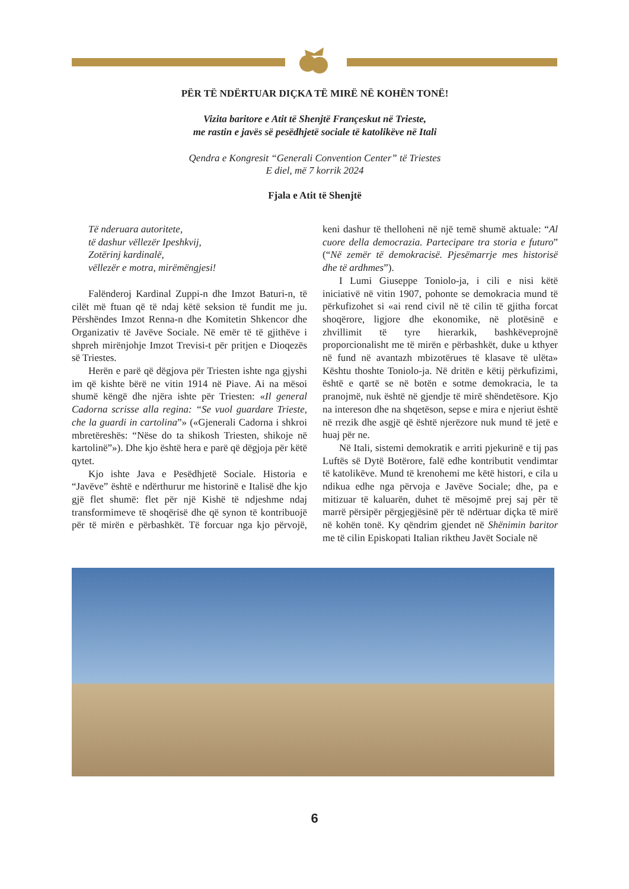PËR TË NDËRTUAR DIÇKA TË MIRË NË KOHËN TONË!
Vizita baritore e Atit të Shenjtë Françeskut në Trieste,
me rastin e javës së pesëdhjetë sociale të katolikëve në Itali
Qendra e Kongresit “Generali Convention Center” të Triestes
E diel, më 7 korrik 2024
Fjala e Atit të Shenjtë
Të nderuara autoritete,
të dashur vëllezër Ipeshkvij,
Zotërinj kardinalë,
vëllezër e motra, mirëmëngjesi!
Falënderoj Kardinal Zuppi-n dhe Imzot Baturi-n, të cilët më ftuan që të ndaj këtë seksion të fundit me ju. Përshëndes Imzot Renna-n dhe Komitetin Shkencor dhe Organizativ të Javëve Sociale. Në emër të të gjithëve i shpreh mirënjohje Imzot Trevisi-t për pritjen e Dioqezës së Triestes.
Herën e parë që dëgjova për Triesten ishte nga gjyshi im që kishte bërë ne vitin 1914 në Piave. Ai na mësoi shumë këngë dhe njëra ishte për Triesten: «Il general Cadorna scrisse alla regina: “Se vuol guardare Trieste, che la guardi in cartolina”» («Gjenerali Cadorna i shkroi mbretëreshës: “Nëse do ta shikosh Triesten, shikoje në kartolinë”»). Dhe kjo është hera e parë që dëgjoja për këtë qytet.
Kjo ishte Java e Pesëdhjetë Sociale. Historia e “Javëve” është e ndërthurur me historinë e Italisë dhe kjo gjë flet shumë: flet për një Kishë të ndjeshme ndaj transformimeve të shoqërisë dhe që synon të kontribuojë për të mirën e përbashkët. Të forcuar nga kjo përvojë, keni dashur të thelloheni në një temë shumë aktuale: “Al cuore della democrazia. Partecipare tra storia e futuro” (“Në zemër të demokracisë. Pjesëmarrje mes historisë dhe të ardhmes”).
I Lumi Giuseppe Toniolo-ja, i cili e nisi këtë iniciativë në vitin 1907, pohonte se demokracia mund të përkufizohet si «ai rend civil në të cilin të gjitha forcat shoqërore, ligjore dhe ekonomike, në plotësinë e zhvillimit të tyre hierarkik, bashkëveprojnë proporcionalisht me të mirën e përbashkët, duke u kthyer në fund në avantazh mbizotërues të klasave të ulëta» Kështu thoshte Toniolo-ja. Në dritën e këtij përkufizimi, është e qartë se në botën e sotme demokracia, le ta pranojmë, nuk është në gjendje të mirë shëndetësore. Kjo na intereson dhe na shqetëson, sepse e mira e njeriut është në rrezik dhe asgjë që është njerëzore nuk mund të jetë e huaj për ne.
Në Itali, sistemi demokratik e arriti pjekurinë e tij pas Luftës së Dytë Botërore, falë edhe kontributit vendimtar të katolikëve. Mund të krenohemi me këtë histori, e cila u ndikua edhe nga përvoja e Javëve Sociale; dhe, pa e mitizuar të kaluarën, duhet të mësojmë prej saj për të marrë përsipër përgjegjësinë për të ndërtuar diçka të mirë në kohën tonë. Ky qëndrim gjendet në Shënimin baritor me të cilin Episkopati Italian riktheu Javët Sociale në
6